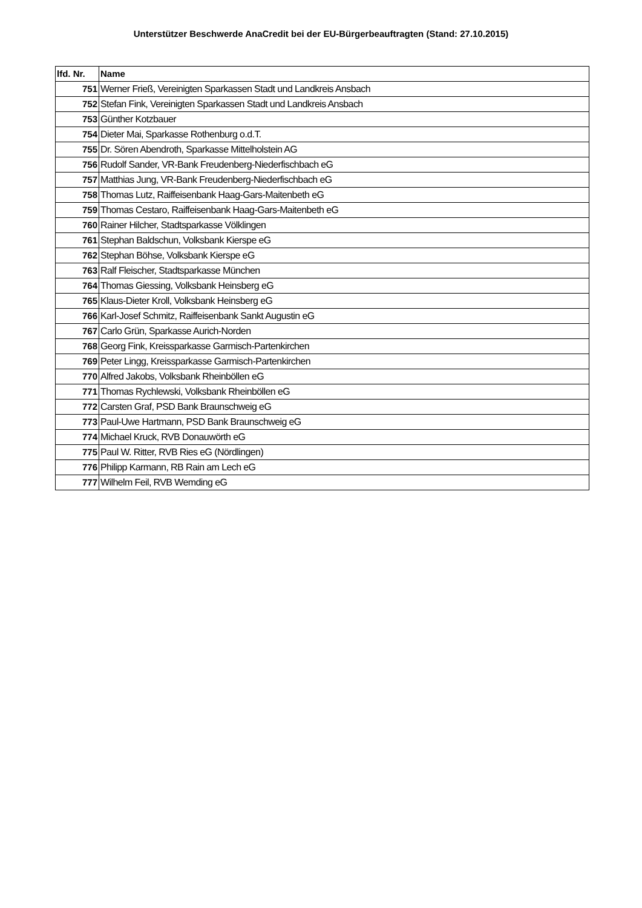Unterstützer Beschwerde AnaCredit bei der EU-Bürgerbeauftragten (Stand: 27.10.2015)
| lfd. Nr. | Name |
| --- | --- |
| 751 | Werner Frieß, Vereinigten Sparkassen Stadt und Landkreis Ansbach |
| 752 | Stefan Fink, Vereinigten Sparkassen Stadt und Landkreis Ansbach |
| 753 | Günther Kotzbauer |
| 754 | Dieter Mai, Sparkasse Rothenburg o.d.T. |
| 755 | Dr. Sören Abendroth, Sparkasse Mittelholstein AG |
| 756 | Rudolf Sander, VR-Bank Freudenberg-Niederfischbach eG |
| 757 | Matthias Jung, VR-Bank Freudenberg-Niederfischbach eG |
| 758 | Thomas Lutz, Raiffeisenbank Haag-Gars-Maitenbeth eG |
| 759 | Thomas Cestaro, Raiffeisenbank Haag-Gars-Maitenbeth eG |
| 760 | Rainer Hilcher, Stadtsparkasse Völklingen |
| 761 | Stephan Baldschun, Volksbank Kierspe eG |
| 762 | Stephan Böhse, Volksbank Kierspe eG |
| 763 | Ralf Fleischer, Stadtsparkasse München |
| 764 | Thomas Giessing, Volksbank Heinsberg eG |
| 765 | Klaus-Dieter Kroll, Volksbank Heinsberg eG |
| 766 | Karl-Josef Schmitz, Raiffeisenbank Sankt Augustin eG |
| 767 | Carlo Grün, Sparkasse Aurich-Norden |
| 768 | Georg Fink, Kreissparkasse Garmisch-Partenkirchen |
| 769 | Peter Lingg, Kreissparkasse Garmisch-Partenkirchen |
| 770 | Alfred Jakobs, Volksbank Rheinböllen eG |
| 771 | Thomas Rychlewski, Volksbank Rheinböllen eG |
| 772 | Carsten Graf, PSD Bank Braunschweig eG |
| 773 | Paul-Uwe Hartmann, PSD Bank Braunschweig eG |
| 774 | Michael Kruck, RVB Donauwörth eG |
| 775 | Paul W. Ritter, RVB Ries eG (Nördlingen) |
| 776 | Philipp Karmann, RB Rain am Lech eG |
| 777 | Wilhelm Feil, RVB Wemding eG |